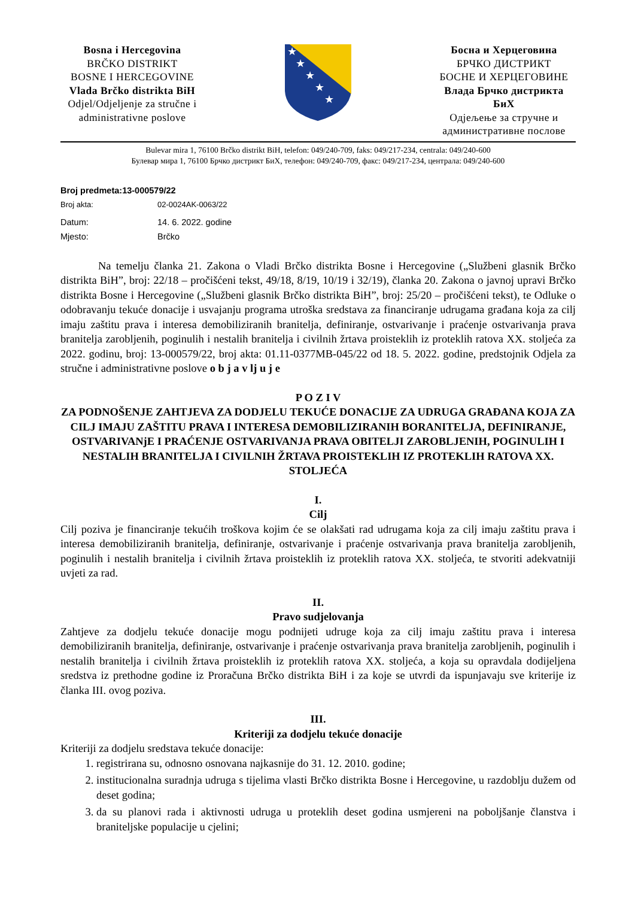Bosna i Hercegovina
BRČKO DISTRIKT
BOSNE I HERCEGOVINE
Vlada Brčko distrikta BiH
Odjel/Odjeljenje za stručne i
administrativne poslove
★
★
★
★
★
Босна и Херцеговина
БРЧКО ДИСТРИКТ
БОСНЕ И ХЕРЦЕГОВИНЕ
Влада Брчко дистрикта БиХ
Одјељење за стручне и
административне послове
Bulevar mira 1, 76100 Brčko distrikt BiH, telefon: 049/240-709, faks: 049/217-234, centrala: 049/240-600
Булевар мира 1, 76100 Брчко дистрикт БиХ, телефон: 049/240-709, факс: 049/217-234, централа: 049/240-600
Broj predmeta: 13-000579/22
Broj akta: 02-0024AK-0063/22
Datum: 14. 6. 2022. godine
Mjesto: Brčko
Na temelju članka 21. Zakona o Vladi Brčko distrikta Bosne i Hercegovine („Službeni glasnik Brčko distrikta BiH”, broj: 22/18 – pročišćeni tekst, 49/18, 8/19, 10/19 i 32/19), članka 20. Zakona o javnoj upravi Brčko distrikta Bosne i Hercegovine („Službeni glasnik Brčko distrikta BiH”, broj: 25/20 – pročišćeni tekst), te Odluke o odobravanju tekuće donacije i usvajanju programa utroška sredstava za financiranje udrugama građana koja za cilj imaju zaštitu prava i interesa demobiliziranih branitelja, definiranje, ostvarivanje i praćenje ostvarivanja prava branitelja zarobljenih, poginulih i nestalih branitelja i civilnih žrtava proisteklih iz proteklih ratova XX. stoljeća za 2022. godinu, broj: 13-000579/22, broj akta: 01.11-0377MB-045/22 od 18. 5. 2022. godine, predstojnik Odjela za stručne i administrativne poslove o b j a v lj u j e
P O Z I V
ZA PODNOŠENJE ZAHTJEVA ZA DODJELU TEKUĆE DONACIJE ZA UDRUGA GRAĐANA KOJA ZA CILJ IMAJU ZAŠTITU PRAVA I INTERESA DEMOBILIZIRANIH BORANITELJA, DEFINIRANJE, OSTVARIVANjE I PRAĆENJE OSTVARIVANJA PRAVA OBITELJI ZAROBLJENIH, POGINULIH I NESTALIH BRANITELJA I CIVILNIH ŽRTAVA PROISTEKLIH IZ PROTEKLIH RATOVA XX. STOLJEĆA
I.
Cilj
Cilj poziva je financiranje tekućih troškova kojim će se olakšati rad udrugama koja za cilj imaju zaštitu prava i interesa demobiliziranih branitelja, definiranje, ostvarivanje i praćenje ostvarivanja prava branitelja zarobljenih, poginulih i nestalih branitelja i civilnih žrtava proisteklih iz proteklih ratova XX. stoljeća, te stvoriti adekvatniji uvjeti za rad.
II.
Pravo sudjelovanja
Zahtjeve za dodjelu tekuće donacije mogu podnijeti udruge koja za cilj imaju zaštitu prava i interesa demobiliziranih branitelja, definiranje, ostvarivanje i praćenje ostvarivanja prava branitelja zarobljenih, poginulih i nestalih branitelja i civilnih žrtava proisteklih iz proteklih ratova XX. stoljeća, a koja su opravdala dodijeljena sredstva iz prethodne godine iz Proračuna Brčko distrikta BiH i za koje se utvrdi da ispunjavaju sve kriterije iz članka III. ovog poziva.
III.
Kriteriji za dodjelu tekuće donacije
Kriteriji za dodjelu sredstava tekuće donacije:
1. registrirana su, odnosno osnovana najkasnije do 31. 12. 2010. godine;
2. institucionalna suradnja udruga s tijelima vlasti Brčko distrikta Bosne i Hercegovine, u razdoblju dužem od deset godina;
3. da su planovi rada i aktivnosti udruga u proteklih deset godina usmjereni na poboljšanje članstva i braniteljske populacije u cjelini;